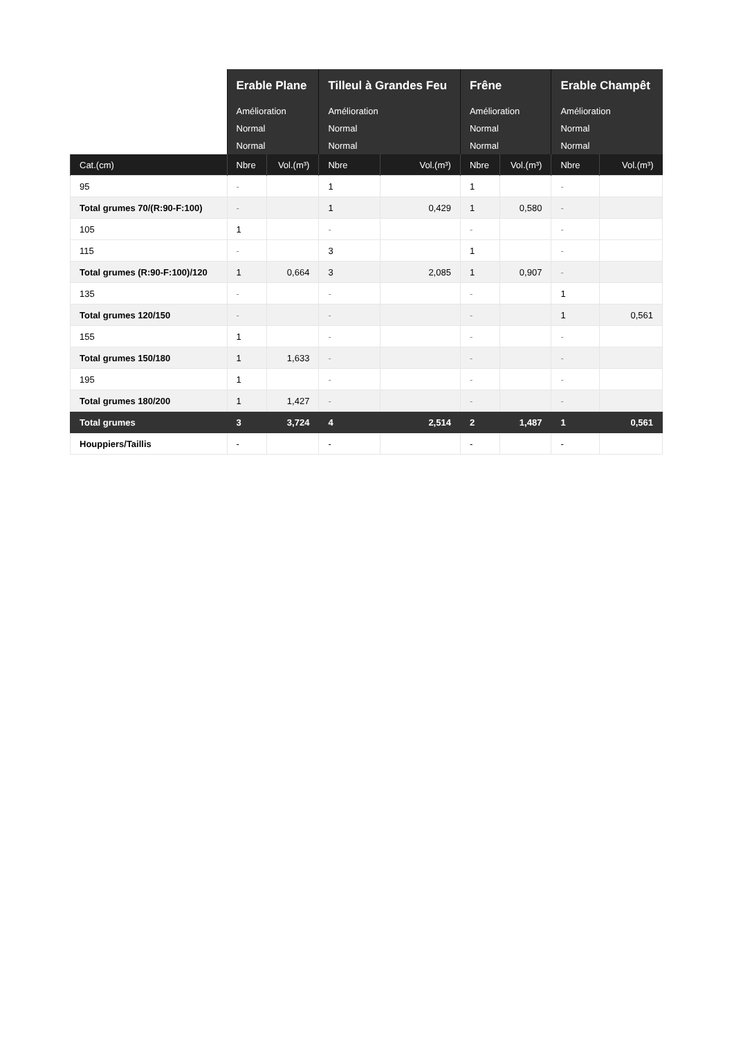| | Erable Plane | | Tilleul à Grandes Feu | | Frêne | | Erable Champêt | |
| --- | --- | --- | --- | --- | --- | --- | --- | --- |
| | Amélioration | | Amélioration | | Amélioration | | Amélioration | |
| | Normal | | Normal | | Normal | | Normal | |
| | Normal | | Normal | | Normal | | Normal | |
| Cat.(cm) | Nbre | Vol.(m³) | Nbre | Vol.(m³) | Nbre | Vol.(m³) | Nbre | Vol.(m³) |
| 95 | - | | 1 | | 1 | | - | |
| Total grumes 70/(R:90-F:100) | - | | 1 | 0,429 | 1 | 0,580 | - | |
| 105 | 1 | | - | | - | | - | |
| 115 | - | | 3 | | 1 | | - | |
| Total grumes (R:90-F:100)/120 | 1 | 0,664 | 3 | 2,085 | 1 | 0,907 | - | |
| 135 | - | | - | | - | | 1 | |
| Total grumes 120/150 | - | | - | | - | | 1 | 0,561 |
| 155 | 1 | | - | | - | | - | |
| Total grumes 150/180 | 1 | 1,633 | - | | - | | - | |
| 195 | 1 | | - | | - | | - | |
| Total grumes 180/200 | 1 | 1,427 | - | | - | | - | |
| Total grumes | 3 | 3,724 | 4 | 2,514 | 2 | 1,487 | 1 | 0,561 |
| Houppiers/Taillis | - | | - | | - | | - | |